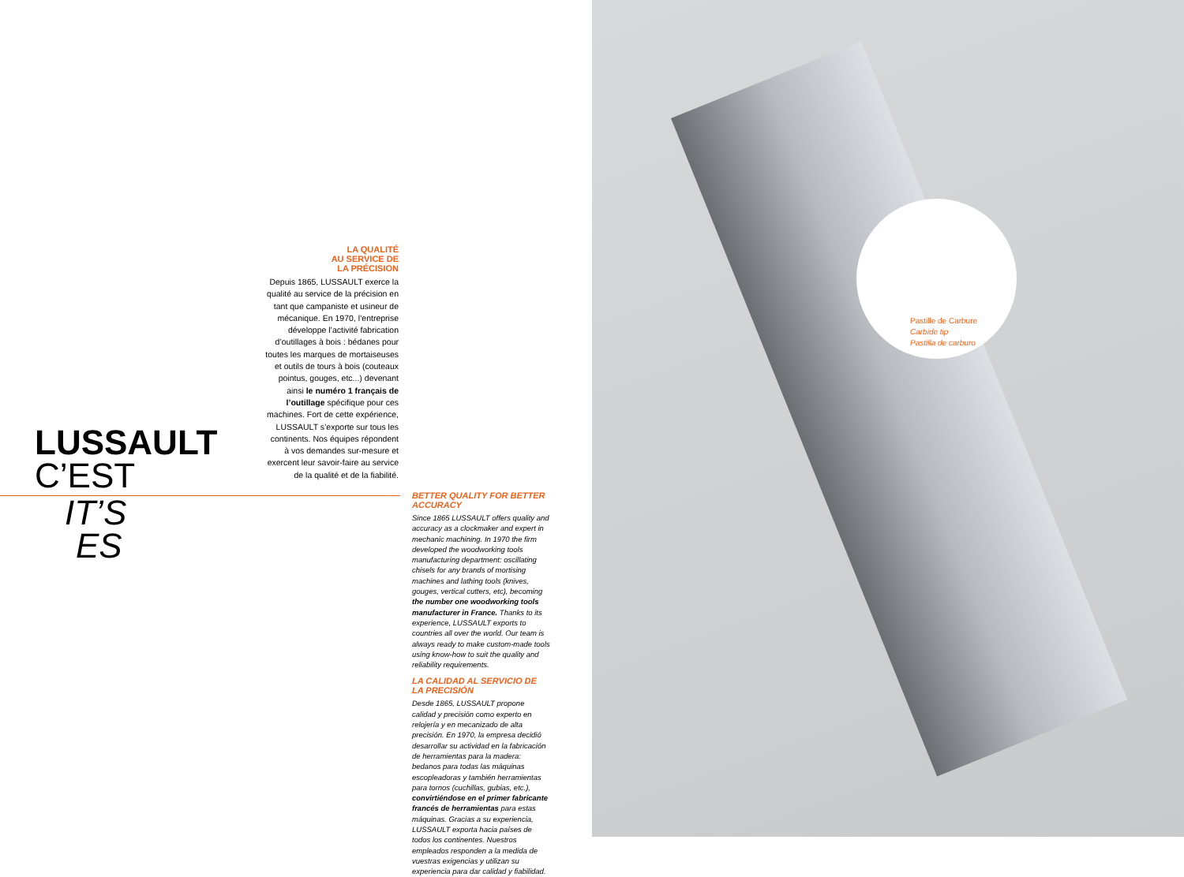LA QUALITÉ
AU SERVICE DE
LA PRÉCISION
Depuis 1865, LUSSAULT exerce la qualité au service de la précision en tant que campaniste et usineur de mécanique. En 1970, l’entreprise développe l’activité fabrication d’outillages à bois : bédanes pour toutes les marques de mortaiseuses et outils de tours à bois (couteaux pointus, gouges, etc...) devenant ainsi le numéro 1 français de l’outillage spécifique pour ces machines. Fort de cette expérience, LUSSAULT s’exporte sur tous les continents. Nos équipes répondent à vos demandes sur-mesure et exercent leur savoir-faire au service de la qualité et de la fiabilité.
LUSSAULT
C’EST
IT’S
ES
BETTER QUALITY FOR BETTER ACCURACY
Since 1865 LUSSAULT offers quality and accuracy as a clockmaker and expert in mechanic machining. In 1970 the firm developed the woodworking tools manufacturing department: oscillating chisels for any brands of mortising machines and lathing tools (knives, gouges, vertical cutters, etc), becoming the number one woodworking tools manufacturer in France. Thanks to its experience, LUSSAULT exports to countries all over the world. Our team is always ready to make custom-made tools using know-how to suit the quality and reliability requirements.
LA CALIDAD AL SERVICIO DE LA PRECISIÓN
Desde 1865, LUSSAULT propone calidad y precisión como experto en relojería y en mecanizado de alta precisión. En 1970, la empresa decidió desarrollar su actividad en la fabricación de herramientas para la madera: bedanos para todas las máquinas escopleadoras y también herramientas para tornos (cuchillas, gubias, etc.), convirtiéndose en el primer fabricante francés de herramientas para estas máquinas. Gracias a su experiencia, LUSSAULT exporta hacia países de todos los continentes. Nuestros empleados responden a la medida de vuestras exigencias y utilizan su experiencia para dar calidad y fiabilidad.
Pastille de Carbure
Carbide tip
Pastilla de carburo